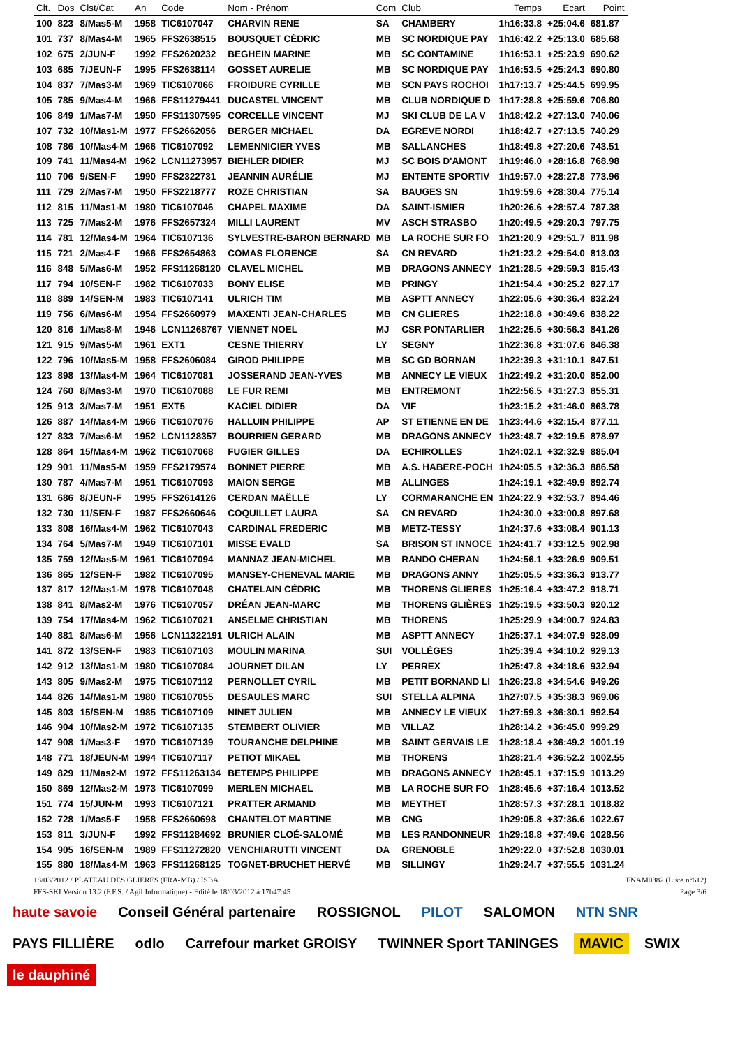| Clt. | Dos | Clst/Cat | An | Code | Nom - Prénom | Com | Club | Temps | Ecart | Point |
| --- | --- | --- | --- | --- | --- | --- | --- | --- | --- | --- |
| 100 | 823 | 8/Mas5-M | 1958 | TIC6107047 | CHARVIN RENE | SA | CHAMBERY | 1h16:33.8 | +25:04.6 | 681.87 |
| 101 | 737 | 8/Mas4-M | 1965 | FFS2638515 | BOUSQUET CÉDRIC | MB | SC NORDIQUE PAY | 1h16:42.2 | +25:13.0 | 685.68 |
| 102 | 675 | 2/JUN-F | 1992 | FFS2620232 | BEGHEIN MARINE | MB | SC CONTAMINE | 1h16:53.1 | +25:23.9 | 690.62 |
| 103 | 685 | 7/JEUN-F | 1995 | FFS2638114 | GOSSET AURELIE | MB | SC NORDIQUE PAY | 1h16:53.5 | +25:24.3 | 690.80 |
| 104 | 837 | 7/Mas3-M | 1969 | TIC6107066 | FROIDURE CYRILLE | MB | SCN PAYS ROCHOI | 1h17:13.7 | +25:44.5 | 699.95 |
| 105 | 785 | 9/Mas4-M | 1966 | FFS11279441 | DUCASTEL VINCENT | MB | CLUB NORDIQUE D | 1h17:28.8 | +25:59.6 | 706.80 |
| 106 | 849 | 1/Mas7-M | 1950 | FFS11307595 | CORCELLE VINCENT | MJ | SKI CLUB DE LA V | 1h18:42.2 | +27:13.0 | 740.06 |
| 107 | 732 | 10/Mas1-M | 1977 | FFS2662056 | BERGER MICHAEL | DA | EGREVE NORDI | 1h18:42.7 | +27:13.5 | 740.29 |
| 108 | 786 | 10/Mas4-M | 1966 | TIC6107092 | LEMENNICIER YVES | MB | SALLANCHES | 1h18:49.8 | +27:20.6 | 743.51 |
| 109 | 741 | 11/Mas4-M | 1962 | LCN11273957 | BIEHLER DIDIER | MJ | SC BOIS D'AMONT | 1h19:46.0 | +28:16.8 | 768.98 |
| 110 | 706 | 9/SEN-F | 1990 | FFS2322731 | JEANNIN AURÉLIE | MJ | ENTENTE SPORTIV | 1h19:57.0 | +28:27.8 | 773.96 |
| 111 | 729 | 2/Mas7-M | 1950 | FFS2218777 | ROZE CHRISTIAN | SA | BAUGES SN | 1h19:59.6 | +28:30.4 | 775.14 |
| 112 | 815 | 11/Mas1-M | 1980 | TIC6107046 | CHAPEL MAXIME | DA | SAINT-ISMIER | 1h20:26.6 | +28:57.4 | 787.38 |
| 113 | 725 | 7/Mas2-M | 1976 | FFS2657324 | MILLI LAURENT | MV | ASCH STRASBO | 1h20:49.5 | +29:20.3 | 797.75 |
| 114 | 781 | 12/Mas4-M | 1964 | TIC6107136 | SYLVESTRE-BARON BERNARD | MB | LA ROCHE SUR FO | 1h21:20.9 | +29:51.7 | 811.98 |
| 115 | 721 | 2/Mas4-F | 1966 | FFS2654863 | COMAS FLORENCE | SA | CN REVARD | 1h21:23.2 | +29:54.0 | 813.03 |
| 116 | 848 | 5/Mas6-M | 1952 | FFS11268120 | CLAVEL MICHEL | MB | DRAGONS ANNECY | 1h21:28.5 | +29:59.3 | 815.43 |
| 117 | 794 | 10/SEN-F | 1982 | TIC6107033 | BONY ELISE | MB | PRINGY | 1h21:54.4 | +30:25.2 | 827.17 |
| 118 | 889 | 14/SEN-M | 1983 | TIC6107141 | ULRICH TIM | MB | ASPTT ANNECY | 1h22:05.6 | +30:36.4 | 832.24 |
| 119 | 756 | 6/Mas6-M | 1954 | FFS2660979 | MAXENTI JEAN-CHARLES | MB | CN GLIERES | 1h22:18.8 | +30:49.6 | 838.22 |
| 120 | 816 | 1/Mas8-M | 1946 | LCN11268767 | VIENNET NOEL | MJ | CSR PONTARLIER | 1h22:25.5 | +30:56.3 | 841.26 |
| 121 | 915 | 9/Mas5-M | 1961 | EXT1 | CESNE THIERRY | LY | SEGNY | 1h22:36.8 | +31:07.6 | 846.38 |
| 122 | 796 | 10/Mas5-M | 1958 | FFS2606084 | GIROD PHILIPPE | MB | SC GD BORNAN | 1h22:39.3 | +31:10.1 | 847.51 |
| 123 | 898 | 13/Mas4-M | 1964 | TIC6107081 | JOSSERAND JEAN-YVES | MB | ANNECY LE VIEUX | 1h22:49.2 | +31:20.0 | 852.00 |
| 124 | 760 | 8/Mas3-M | 1970 | TIC6107088 | LE FUR REMI | MB | ENTREMONT | 1h22:56.5 | +31:27.3 | 855.31 |
| 125 | 913 | 3/Mas7-M | 1951 | EXT5 | KACIEL DIDIER | DA | VIF | 1h23:15.2 | +31:46.0 | 863.78 |
| 126 | 887 | 14/Mas4-M | 1966 | TIC6107076 | HALLUIN PHILIPPE | AP | ST ETIENNE EN DE | 1h23:44.6 | +32:15.4 | 877.11 |
| 127 | 833 | 7/Mas6-M | 1952 | LCN1128357 | BOURRIEN GERARD | MB | DRAGONS ANNECY | 1h23:48.7 | +32:19.5 | 878.97 |
| 128 | 864 | 15/Mas4-M | 1962 | TIC6107068 | FUGIER GILLES | DA | ECHIROLLES | 1h24:02.1 | +32:32.9 | 885.04 |
| 129 | 901 | 11/Mas5-M | 1959 | FFS2179574 | BONNET PIERRE | MB | A.S. HABERE-POCH | 1h24:05.5 | +32:36.3 | 886.58 |
| 130 | 787 | 4/Mas7-M | 1951 | TIC6107093 | MAION SERGE | MB | ALLINGES | 1h24:19.1 | +32:49.9 | 892.74 |
| 131 | 686 | 8/JEUN-F | 1995 | FFS2614126 | CERDAN MAËLLE | LY | CORMARANCHE EN | 1h24:22.9 | +32:53.7 | 894.46 |
| 132 | 730 | 11/SEN-F | 1987 | FFS2660646 | COQUILLET LAURA | SA | CN REVARD | 1h24:30.0 | +33:00.8 | 897.68 |
| 133 | 808 | 16/Mas4-M | 1962 | TIC6107043 | CARDINAL FREDERIC | MB | METZ-TESSY | 1h24:37.6 | +33:08.4 | 901.13 |
| 134 | 764 | 5/Mas7-M | 1949 | TIC6107101 | MISSE EVALD | SA | BRISON ST INNOCE | 1h24:41.7 | +33:12.5 | 902.98 |
| 135 | 759 | 12/Mas5-M | 1961 | TIC6107094 | MANNAZ JEAN-MICHEL | MB | RANDO CHERAN | 1h24:56.1 | +33:26.9 | 909.51 |
| 136 | 865 | 12/SEN-F | 1982 | TIC6107095 | MANSEY-CHENEVAL MARIE | MB | DRAGONS ANNY | 1h25:05.5 | +33:36.3 | 913.77 |
| 137 | 817 | 12/Mas1-M | 1978 | TIC6107048 | CHATELAIN CÉDRIC | MB | THORENS GLIERES | 1h25:16.4 | +33:47.2 | 918.71 |
| 138 | 841 | 8/Mas2-M | 1976 | TIC6107057 | DRÉAN JEAN-MARC | MB | THORENS GLIÈRES | 1h25:19.5 | +33:50.3 | 920.12 |
| 139 | 754 | 17/Mas4-M | 1962 | TIC6107021 | ANSELME CHRISTIAN | MB | THORENS | 1h25:29.9 | +34:00.7 | 924.83 |
| 140 | 881 | 8/Mas6-M | 1956 | LCN11322191 | ULRICH ALAIN | MB | ASPTT ANNECY | 1h25:37.1 | +34:07.9 | 928.09 |
| 141 | 872 | 13/SEN-F | 1983 | TIC6107103 | MOULIN MARINA | SUI | VOLLÈGES | 1h25:39.4 | +34:10.2 | 929.13 |
| 142 | 912 | 13/Mas1-M | 1980 | TIC6107084 | JOURNET DILAN | LY | PERREX | 1h25:47.8 | +34:18.6 | 932.94 |
| 143 | 805 | 9/Mas2-M | 1975 | TIC6107112 | PERNOLLET CYRIL | MB | PETIT BORNAND LI | 1h26:23.8 | +34:54.6 | 949.26 |
| 144 | 826 | 14/Mas1-M | 1980 | TIC6107055 | DESAULES MARC | SUI | STELLA ALPINA | 1h27:07.5 | +35:38.3 | 969.06 |
| 145 | 803 | 15/SEN-M | 1985 | TIC6107109 | NINET JULIEN | MB | ANNECY LE VIEUX | 1h27:59.3 | +36:30.1 | 992.54 |
| 146 | 904 | 10/Mas2-M | 1972 | TIC6107135 | STEMBERT OLIVIER | MB | VILLAZ | 1h28:14.2 | +36:45.0 | 999.29 |
| 147 | 908 | 1/Mas3-F | 1970 | TIC6107139 | TOURANCHE DELPHINE | MB | SAINT GERVAIS LE | 1h28:18.4 | +36:49.2 | 1001.19 |
| 148 | 771 | 18/JEUN-M | 1994 | TIC6107117 | PETIOT MIKAEL | MB | THORENS | 1h28:21.4 | +36:52.2 | 1002.55 |
| 149 | 829 | 11/Mas2-M | 1972 | FFS11263134 | BETEMPS PHILIPPE | MB | DRAGONS ANNECY | 1h28:45.1 | +37:15.9 | 1013.29 |
| 150 | 869 | 12/Mas2-M | 1973 | TIC6107099 | MERLEN MICHAEL | MB | LA ROCHE SUR FO | 1h28:45.6 | +37:16.4 | 1013.52 |
| 151 | 774 | 15/JUN-M | 1993 | TIC6107121 | PRATTER ARMAND | MB | MEYTHET | 1h28:57.3 | +37:28.1 | 1018.82 |
| 152 | 728 | 1/Mas5-F | 1958 | FFS2660698 | CHANTELOT MARTINE | MB | CNG | 1h29:05.8 | +37:36.6 | 1022.67 |
| 153 | 811 | 3/JUN-F | 1992 | FFS11284692 | BRUNIER CLOÉ-SALOMÉ | MB | LES RANDONNEUR | 1h29:18.8 | +37:49.6 | 1028.56 |
| 154 | 905 | 16/SEN-M | 1989 | FFS11272820 | VENCHIARUTTI VINCENT | DA | GRENOBLE | 1h29:22.0 | +37:52.8 | 1030.01 |
| 155 | 880 | 18/Mas4-M | 1963 | FFS11268125 | TOGNET-BRUCHET HERVÉ | MB | SILLINGY | 1h29:24.7 | +37:55.5 | 1031.24 |
18/03/2012 / PLATEAU DES GLIERES (FRA-MB) / ISBA FNAM0382 (Liste n°612)
FFS-SKI Version 13.2 (F.F.S. / Agil Informatique) - Edité le 18/03/2012 à 17h47:45 Page 3/6
haute savoie Conseil Général partenaire ROSSIGNOL PILOT SALOMON NTN SNR PAYS FILLIÈRE odlo Carrefour market GROISY TWINNER Sport TANINGES MAVIC SWIX le dauphiné